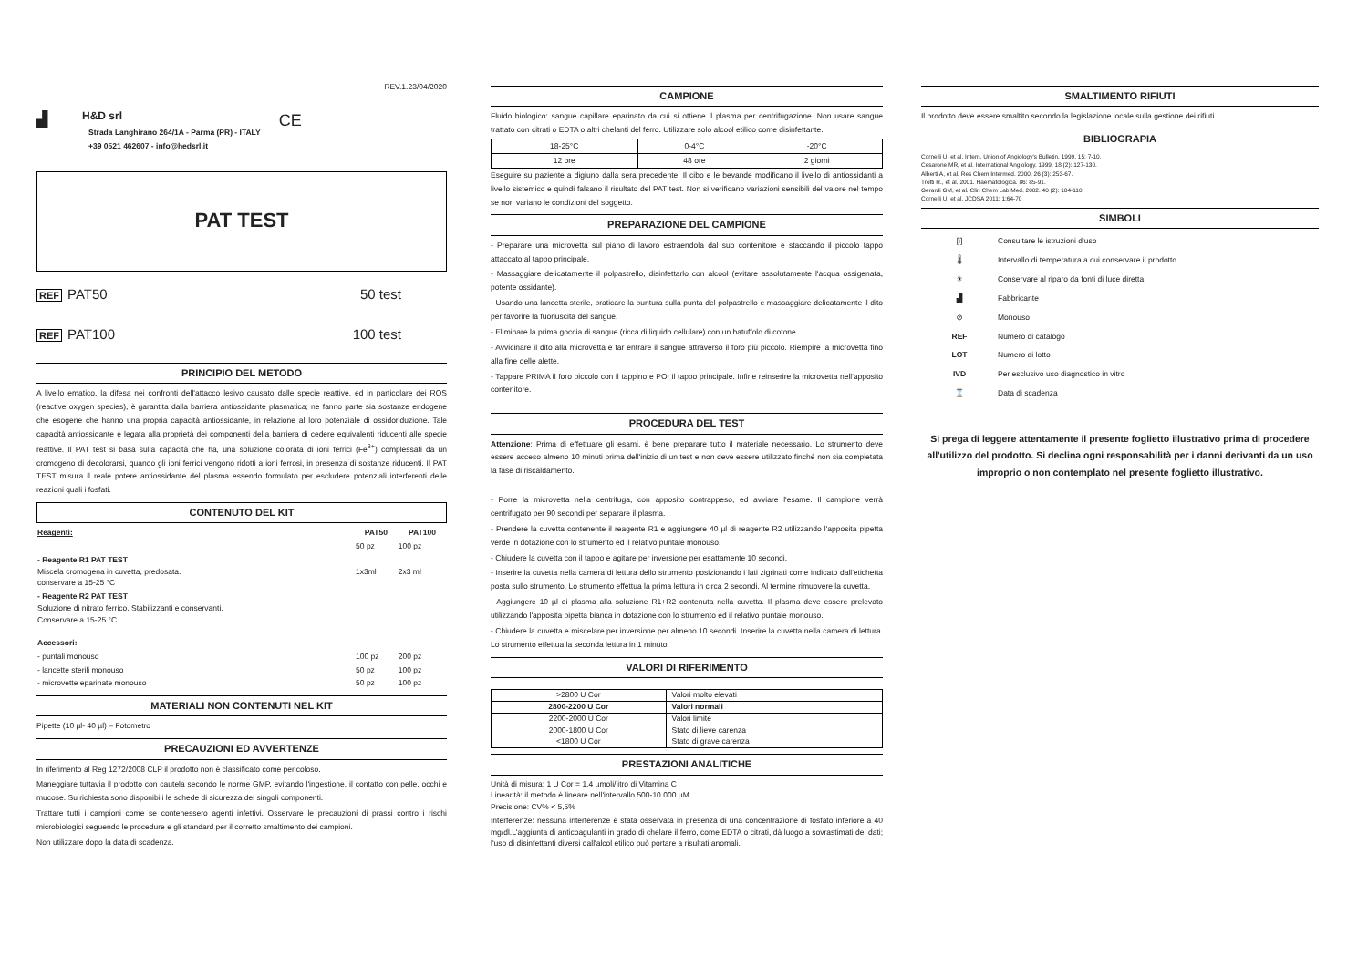REV.1.23/04/2020
▟
H&D srl
Strada Langhirano 264/1A - Parma (PR) - ITALY
+39 0521 462607 - info@hedsrl.it
CE
PAT TEST
REF PAT50 50 test
REF PAT100 100 test
PRINCIPIO DEL METODO
A livello ematico, la difesa nei confronti dell'attacco lesivo causato dalle specie reattive, ed in particolare dei ROS (reactive oxygen species), è garantita dalla barriera antiossidante plasmatica; ne fanno parte sia sostanze endogene che esogene che hanno una propria capacità antiossidante, in relazione al loro potenziale di ossidoriduzione. Tale capacità antiossidante è legata alla proprietà dei componenti della barriera di cedere equivalenti riducenti alle specie reattive. Il PAT test si basa sulla capacità che ha, una soluzione colorata di ioni ferrici (Fe<sup>3+</sup>) complessati da un cromogeno di decolorarsi, quando gli ioni ferrici vengono ridotti a ioni ferrosi, in presenza di sostanze riducenti. Il PAT TEST misura il reale potere antiossidante del plasma essendo formulato per escludere potenziali interferenti delle reazioni quali i fosfati.
CONTENUTO DEL KIT
| Reagenti: | PAT50 | PAT100 |
| | 50 pz | 100 pz |
| - Reagente R1 PAT TEST Miscela cromogena in cuvetta, predosata. conservare a 15-25 °C | 1x3ml | 2x3 ml |
| - Reagente R2 PAT TEST Soluzione di nitrato ferrico. Stabilizzanti e conservanti. Conservare a 15-25 °C Accessori: | | |
| - puntali monouso | 100 pz | 200 pz |
| - lancette sterili monouso | 50 pz | 100 pz |
| - microvette eparinate monouso | 50 pz | 100 pz |
MATERIALI NON CONTENUTI NEL KIT
Pipette (10 µl- 40 µl) – Fotometro
PRECAUZIONI ED AVVERTENZE
In riferimento al Reg 1272/2008 CLP il prodotto non è classificato come pericoloso.
Maneggiare tuttavia il prodotto con cautela secondo le norme GMP, evitando l'ingestione, il contatto con pelle, occhi e mucose. Su richiesta sono disponibili le schede di sicurezza dei singoli componenti.
Trattare tutti i campioni come se contenessero agenti infettivi. Osservare le precauzioni di prassi contro i rischi microbiologici seguendo le procedure e gli standard per il corretto smaltimento dei campioni.
Non utilizzare dopo la data di scadenza.
CAMPIONE
Fluido biologico: sangue capillare eparinato da cui si ottiene il plasma per centrifugazione. Non usare sangue trattato con citrati o EDTA o altri chelanti del ferro. Utilizzare solo alcool etilico come disinfettante.
| 18-25°C | 0-4°C | -20°C |
| 12 ore | 48 ore | 2 giorni |
Eseguire su paziente a digiuno dalla sera precedente. Il cibo e le bevande modificano il livello di antiossidanti a livello sistemico e quindi falsano il risultato del PAT test. Non si verificano variazioni sensibili del valore nel tempo se non variano le condizioni del soggetto.
PREPARAZIONE DEL CAMPIONE
- Preparare una microvetta sul piano di lavoro estraendola dal suo contenitore e staccando il piccolo tappo attaccato al tappo principale.
- Massaggiare delicatamente il polpastrello, disinfettarlo con alcool (evitare assolutamente l'acqua ossigenata, potente ossidante).
- Usando una lancetta sterile, praticare la puntura sulla punta del polpastrello e massaggiare delicatamente il dito per favorire la fuoriuscita del sangue.
- Eliminare la prima goccia di sangue (ricca di liquido cellulare) con un batuffolo di cotone.
- Avvicinare il dito alla microvetta e far entrare il sangue attraverso il foro più piccolo. Riempire la microvetta fino alla fine delle alette.
- Tappare PRIMA il foro piccolo con il tappino e POI il tappo principale. Infine reinserire la microvetta nell'apposito contenitore.
PROCEDURA DEL TEST
Attenzione: Prima di effettuare gli esami, è bene preparare tutto il materiale necessario. Lo strumento deve essere acceso almeno 10 minuti prima dell'inizio di un test e non deve essere utilizzato finché non sia completata la fase di riscaldamento.
- Porre la microvetta nella centrifuga, con apposito contrappeso, ed avviare l'esame. Il campione verrà centrifugato per 90 secondi per separare il plasma.
- Prendere la cuvetta contenente il reagente R1 e aggiungere 40 µl di reagente R2 utilizzando l'apposita pipetta verde in dotazione con lo strumento ed il relativo puntale monouso.
- Chiudere la cuvetta con il tappo e agitare per inversione per esattamente 10 secondi.
- Inserire la cuvetta nella camera di lettura dello strumento posizionando i lati zigrinati come indicato dall'etichetta posta sullo strumento. Lo strumento effettua la prima lettura in circa 2 secondi. Al termine rimuovere la cuvetta.
- Aggiungere 10 µl di plasma alla soluzione R1+R2 contenuta nella cuvetta. Il plasma deve essere prelevato utilizzando l'apposita pipetta bianca in dotazione con lo strumento ed il relativo puntale monouso.
- Chiudere la cuvetta e miscelare per inversione per almeno 10 secondi. Inserire la cuvetta nella camera di lettura. Lo strumento effettua la seconda lettura in 1 minuto.
VALORI DI RIFERIMENTO
| >2800 U Cor | Valori molto elevati |
| 2800-2200 U Cor | Valori normali |
| 2200-2000 U Cor | Valori limite |
| 2000-1800 U Cor | Stato di lieve carenza |
| <1800 U Cor | Stato di grave carenza |
PRESTAZIONI ANALITICHE
Unità di misura: 1 U Cor = 1.4 µmoli/litro di Vitamina C
Linearità: il metodo è lineare nell'intervallo 500-10.000 µM
Precisione: CV% < 5,5%
Interferenze: nessuna interferenze è stata osservata in presenza di una concentrazione di fosfato inferiore a 40 mg/dl.L'aggiunta di anticoagulanti in grado di chelare il ferro, come EDTA o citrati, dà luogo a sovrastimati dei dati; l'uso di disinfettanti diversi dall'alcol etilico può portare a risultati anomali.
SMALTIMENTO RIFIUTI
Il prodotto deve essere smaltito secondo la legislazione locale sulla gestione dei rifiuti
BIBLIOGRAPIA
Cornelli U, et al. Intern. Union of Angiology's Bulletin. 1999. 15: 7-10.
Cesarone MR, et al. International Angiology. 1999. 18 (2): 127-130.
Alberti A, et al. Res Chem Intermed. 2000. 26 (3): 253-67.
Trotti R., et al. 2001. Haematologica. 86: 85-91.
Gerardi GM, et al. Clin Chem Lab Med. 2002. 40 (2): 104-110.
Cornelli U. et al. JCDSA 2011; 1:64-70
SIMBOLI
| [i] | Consultare le istruzioni d'uso |
| 🌡 | Intervallo di temperatura a cui conservare il prodotto |
| ☀ | Conservare al riparo da fonti di luce diretta |
| ▟ | Fabbricante |
| ⊘ | Monouso |
| REF | Numero di catalogo |
| LOT | Numero di lotto |
| IVD | Per esclusivo uso diagnostico in vitro |
| ⌛ | Data di scadenza |
Si prega di leggere attentamente il presente foglietto illustrativo prima di procedere all'utilizzo del prodotto. Si declina ogni responsabilità per i danni derivanti da un uso improprio o non contemplato nel presente foglietto illustrativo.